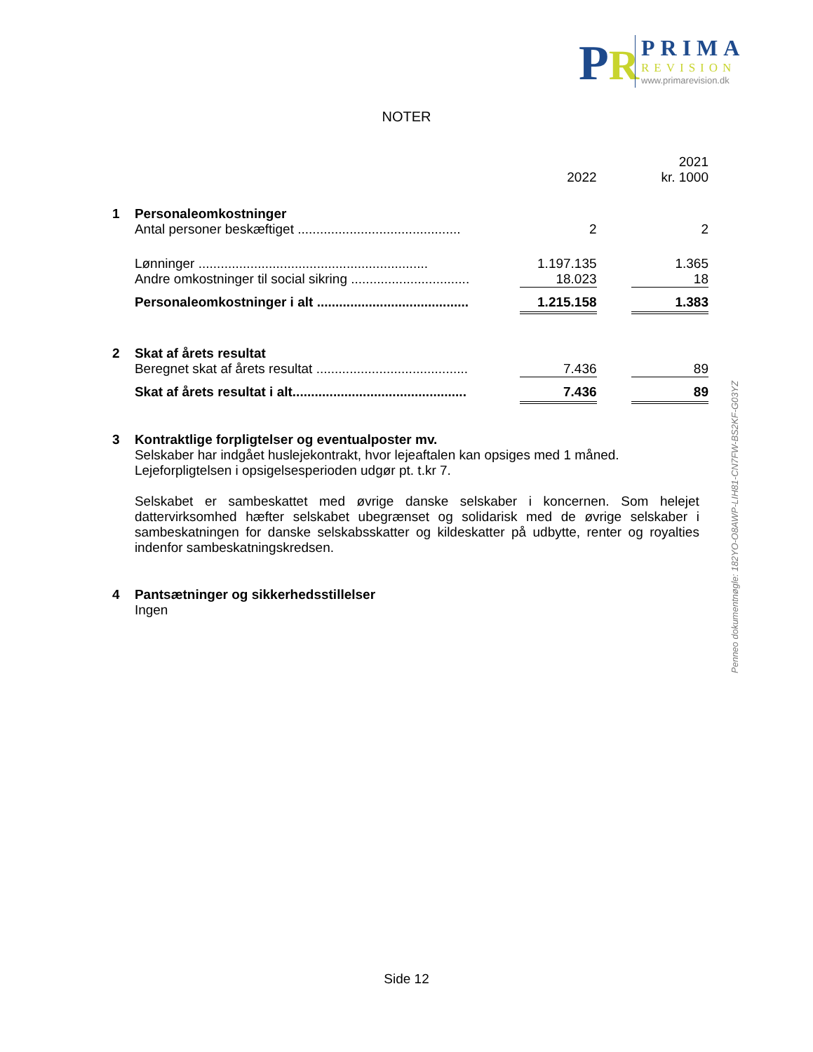PR
PRIMA
REVISION
www.primarevision.dk
Penneo dokumentnøgle: 182YO-O8AWP-LIH81-CN7FW-BS2KF-G03YZ
NOTER
| | | | 2022 | | 2021 kr. 1000 |
| 1 | Personaleomkostninger | | | | |
| | Antal personer beskæftiget ............................................ | | 2 | | 2 |
| | Lønninger .............................................................. | | 1.197.135 | | 1.365 |
| | Andre omkostninger til social sikring ................................ | | 18.023 | | 18 |
| | Personaleomkostninger i alt ......................................... | | 1.215.158 | | 1.383 |
| 2 | Skat af årets resultat | | | | |
| | Beregnet skat af årets resultat ......................................... | | 7.436 | | 89 |
| | Skat af årets resultat i alt............................................... | | 7.436 | | 89 |
| 3 | Kontraktlige forpligtelser og eventualposter mv. Selskaber har indgået huslejekontrakt, hvor lejeaftalen kan opsiges med 1 måned. Lejeforpligtelsen i opsigelsesperioden udgør pt. t.kr 7. Selskabet er sambeskattet med øvrige danske selskaber i koncernen. Som helejet dattervirksomhed hæfter selskabet ubegrænset og solidarisk med de øvrige selskaber i sambeskatningen for danske selskabsskatter og kildeskatter på udbytte, renter og royalties indenfor sambeskatningskredsen. | | | | |
| 4 | Pantsætninger og sikkerhedsstillelser Ingen | | | | |
Side 12